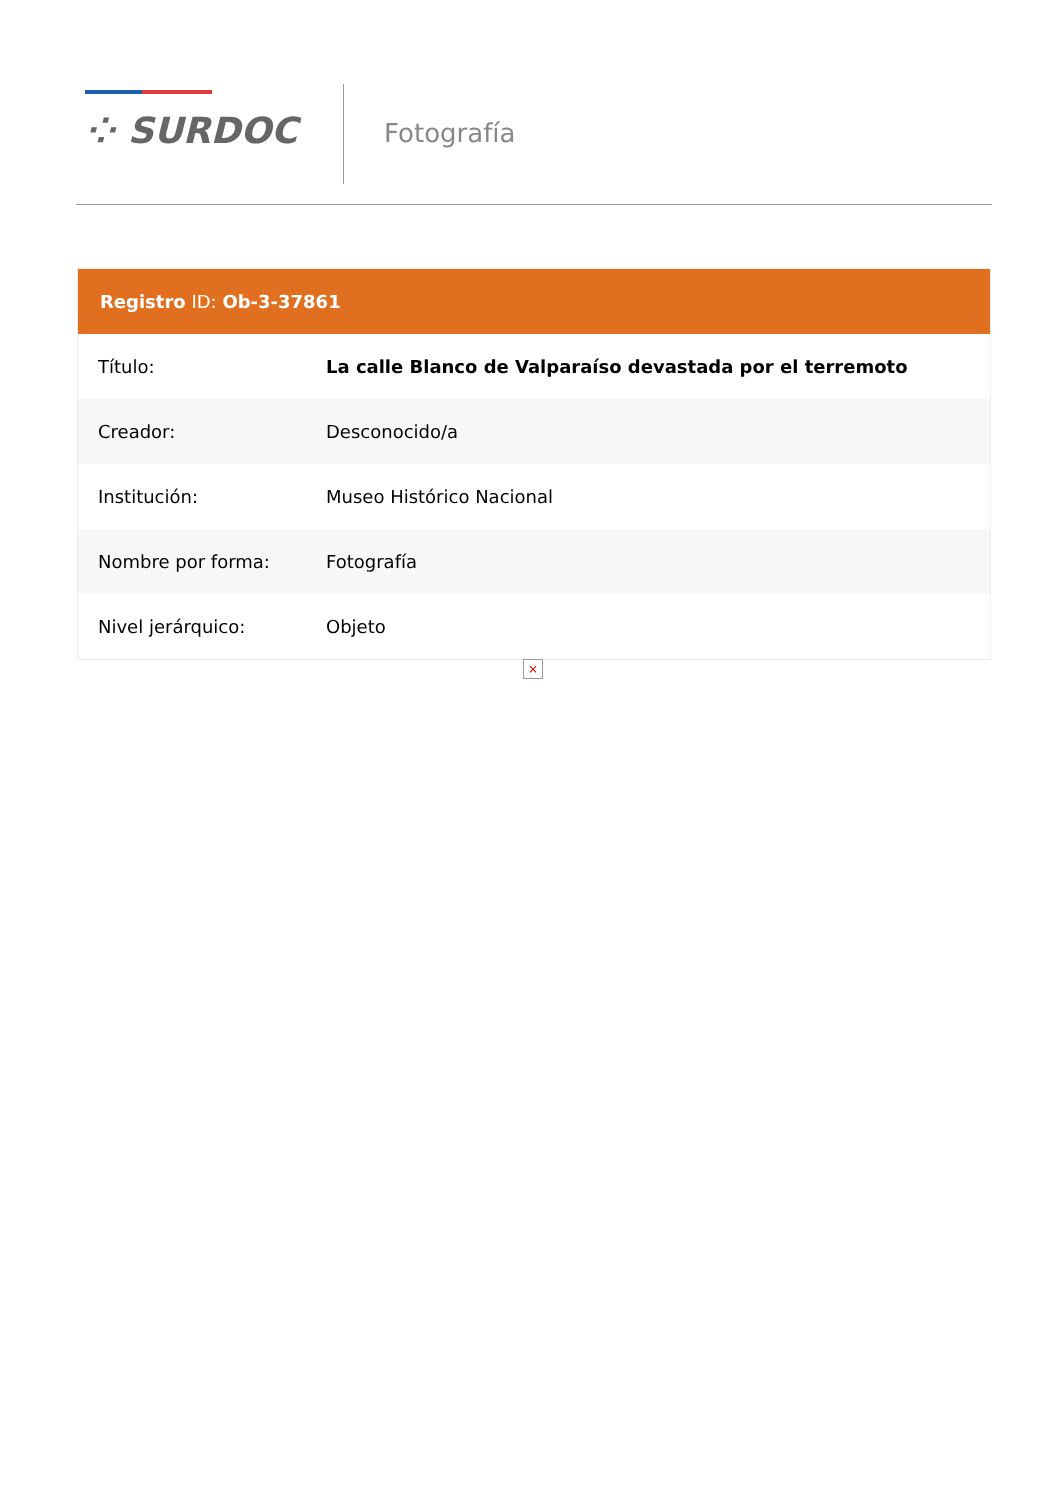⁘ SURDOC Fotografía
| Registro ID: Ob-3-37861 | |
| --- | --- |
| Título: | La calle Blanco de Valparaíso devastada por el terremoto |
| Creador: | Desconocido/a |
| Institución: | Museo Histórico Nacional |
| Nombre por forma: | Fotografía |
| Nivel jerárquico: | Objeto |
×